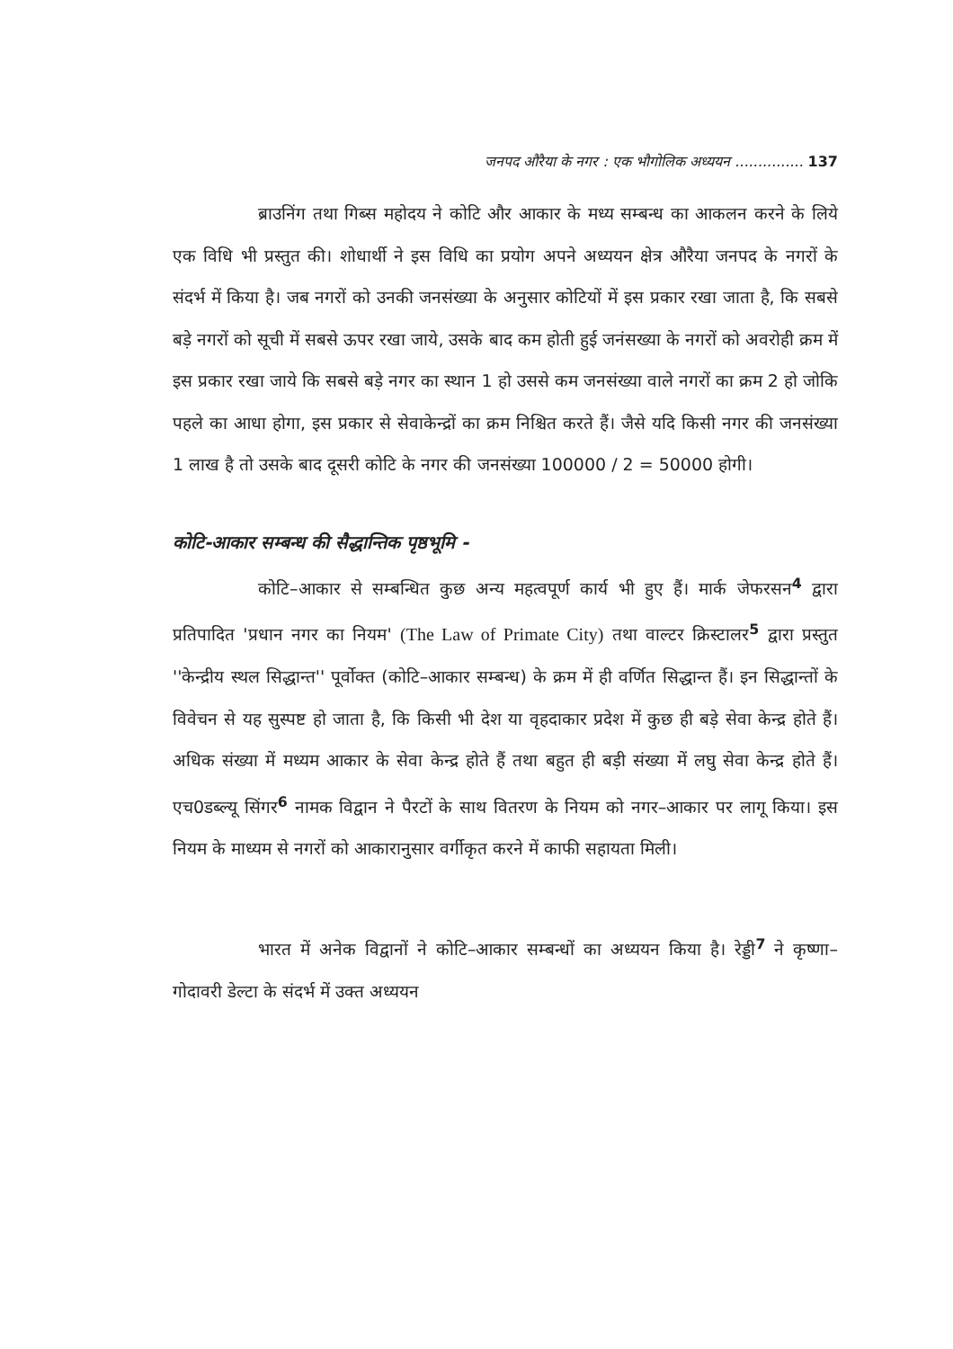जनपद औरैया के नगर : एक भौगोलिक अध्ययन ............... 137
ब्राउनिंग तथा गिब्स महोदय ने कोटि और आकार के मध्य सम्बन्ध का आकलन करने के लिये एक विधि भी प्रस्तुत की। शोधार्थी ने इस विधि का प्रयोग अपने अध्ययन क्षेत्र औरैया जनपद के नगरों के संदर्भ में किया है। जब नगरों को उनकी जनसंख्या के अनुसार कोटियों में इस प्रकार रखा जाता है, कि सबसे बड़े नगरों को सूची में सबसे ऊपर रखा जाये, उसके बाद कम होती हुई जनंसख्या के नगरों को अवरोही क्रम में इस प्रकार रखा जाये कि सबसे बड़े नगर का स्थान 1 हो उससे कम जनसंख्या वाले नगरों का क्रम 2 हो जोकि पहले का आधा होगा, इस प्रकार से सेवाकेन्द्रों का क्रम निश्चित करते हैं। जैसे यदि किसी नगर की जनसंख्या 1 लाख है तो उसके बाद दूसरी कोटि के नगर की जनसंख्या 100000 / 2 = 50000 होगी।
कोटि-आकार सम्बन्ध की सैद्धान्तिक पृष्ठभूमि -
कोटि–आकार से सम्बन्धित कुछ अन्य महत्वपूर्ण कार्य भी हुए हैं। मार्क जेफरसन<sup>4</sup> द्वारा प्रतिपादित 'प्रधान नगर का नियम' (The Law of Primate City) तथा वाल्टर क्रिस्टालर<sup>5</sup> द्वारा प्रस्तुत ''केन्द्रीय स्थल सिद्धान्त'' पूर्वोक्त (कोटि–आकार सम्बन्ध) के क्रम में ही वर्णित सिद्धान्त हैं। इन सिद्धान्तों के विवेचन से यह सुस्पष्ट हो जाता है, कि किसी भी देश या वृहदाकार प्रदेश में कुछ ही बड़े सेवा केन्द्र होते हैं। अधिक संख्या में मध्यम आकार के सेवा केन्द्र होते हैं तथा बहुत ही बड़ी संख्या में लघु सेवा केन्द्र होते हैं। एच0डब्ल्यू सिंगर<sup>6</sup> नामक विद्वान ने पैरटों के साथ वितरण के नियम को नगर–आकार पर लागू किया। इस नियम के माध्यम से नगरों को आकारानुसार वर्गीकृत करने में काफी सहायता मिली।
भारत में अनेक विद्वानों ने कोटि–आकार सम्बन्धों का अध्ययन किया है। रेड्डी<sup>7</sup> ने कृष्णा–गोदावरी डेल्टा के संदर्भ में उक्त अध्ययन